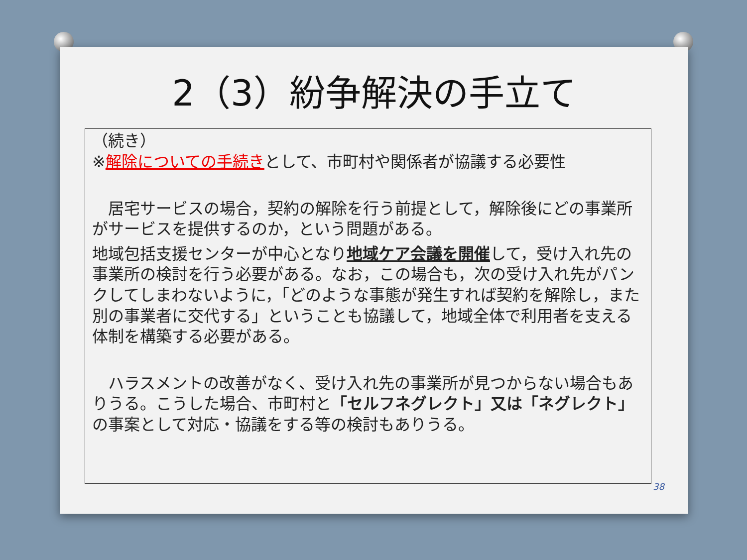2（3）紛争解決の手立て
（続き）
※解除についての手続きとして、市町村や関係者が協議する必要性
　居宅サービスの場合，契約の解除を行う前提として，解除後にどの事業所がサービスを提供するのか，という問題がある。
地域包括支援センターが中心となり地域ケア会議を開催して，受け入れ先の事業所の検討を行う必要がある。なお，この場合も，次の受け入れ先がパンクしてしまわないように，「どのような事態が発生すれば契約を解除し，また別の事業者に交代する」ということも協議して，地域全体で利用者を支える体制を構築する必要がある。
　ハラスメントの改善がなく、受け入れ先の事業所が見つからない場合もありうる。こうした場合、市町村と「セルフネグレクト」又は「ネグレクト」の事案として対応・協議をする等の検討もありうる。
38